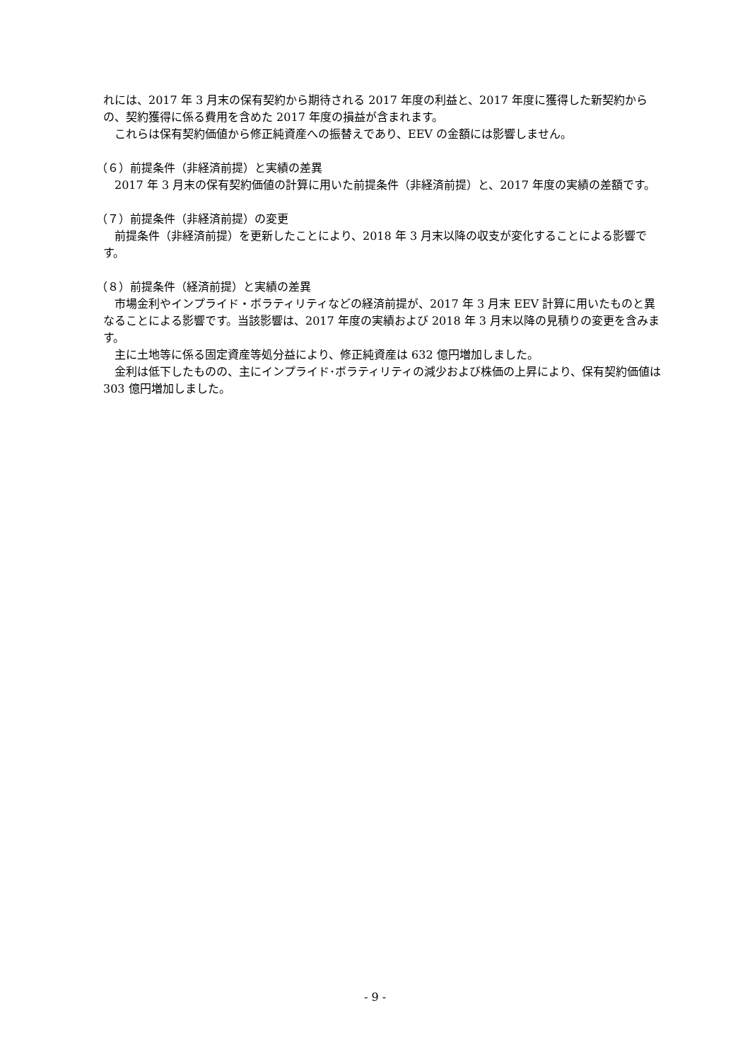れには、2017 年 3 月末の保有契約から期待される 2017 年度の利益と、2017 年度に獲得した新契約からの、契約獲得に係る費用を含めた 2017 年度の損益が含まれます。
　これらは保有契約価値から修正純資産への振替えであり、EEV の金額には影響しません。
（６）前提条件（非経済前提）と実績の差異
　2017 年 3 月末の保有契約価値の計算に用いた前提条件（非経済前提）と、2017 年度の実績の差額です。
（７）前提条件（非経済前提）の変更
　前提条件（非経済前提）を更新したことにより、2018 年 3 月末以降の収支が変化することによる影響です。
（８）前提条件（経済前提）と実績の差異
　市場金利やインプライド・ボラティリティなどの経済前提が、2017 年 3 月末 EEV 計算に用いたものと異なることによる影響です。当該影響は、2017 年度の実績および 2018 年 3 月末以降の見積りの変更を含みます。
　主に土地等に係る固定資産等処分益により、修正純資産は 632 億円増加しました。
　金利は低下したものの、主にインプライド･ボラティリティの減少および株価の上昇により、保有契約価値は 303 億円増加しました。
- 9 -